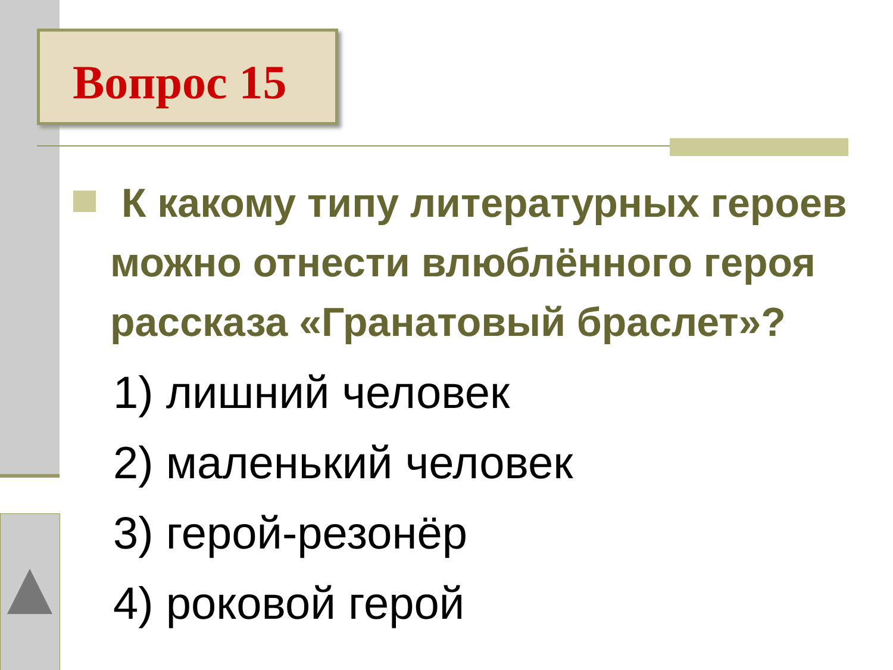Вопрос 15
К какому типу литературных героев можно отнести влюблённого героя рассказа «Гранатовый браслет»?
1) лишний человек
2) маленький человек
3) герой-резонёр
4) роковой герой